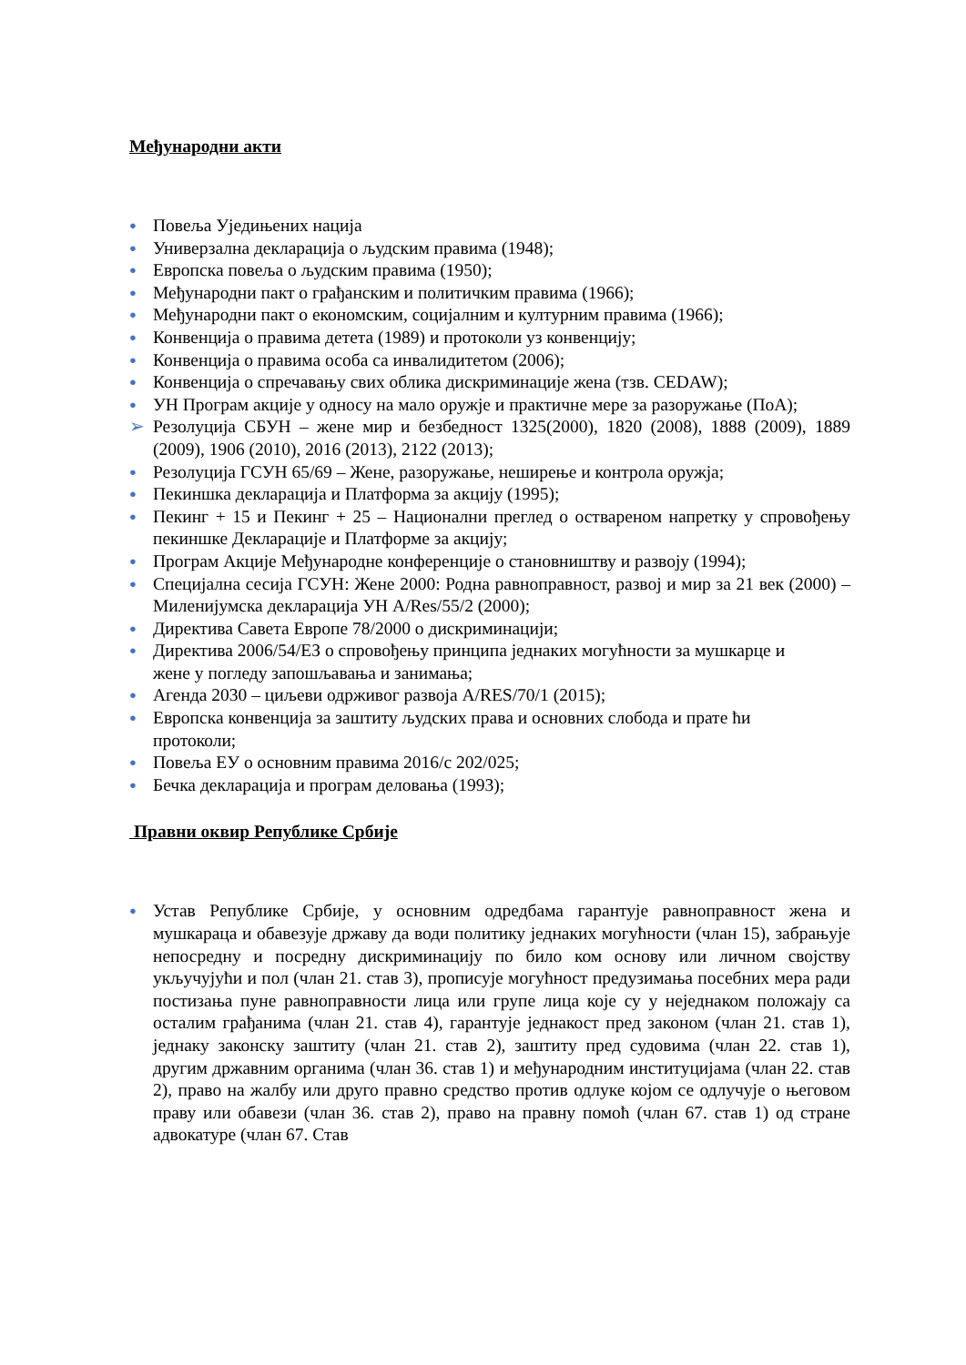Међународни акти
● Повеља Уједињених нација
● Универзална декларација о људским правима (1948);
● Европска повеља о људским правима (1950);
● Међународни пакт о грађанским и политичким правима (1966);
● Међународни пакт о економским, социјалним и културним правима (1966);
● Конвенција о правима детета (1989) и протоколи уз конвенцију;
● Конвенција о правима особа са инвалидитетом (2006);
● Конвенција о спречавању свих облика дискриминације жена (тзв. CEDAW);
● УН Програм акције у односу на мало оружје и практичне мере за разоружање (ПоА);
➢ Резолуција СБУН – жене мир и безбедност 1325(2000), 1820 (2008), 1888 (2009), 1889 (2009), 1906 (2010), 2016 (2013), 2122 (2013);
● Резолуција ГСУН 65/69 – Жене, разоружање, неширење и контрола оружја;
● Пекиншка декларација и Платформа за акцију (1995);
● Пекинг + 15 и Пекинг + 25 – Национални преглед о оствареном напретку у спровођењу пекиншке Декларације и Платформе за акцију;
● Програм Акције Међународне конференције о становништву и развоју (1994);
● Специјална сесија ГСУН: Жене 2000: Родна равноправност, развој и мир за 21 век (2000) – Миленијумска декларација УН A/Res/55/2 (2000);
● Директива Савета Европе 78/2000 о дискриминацији;
● Директива 2006/54/ЕЗ о спровођењу принципа једнаких могућности за мушкарце и
жене у погледу запошљавања и занимања;
● Агенда 2030 – циљеви одрживог развоја A/RES/70/1 (2015);
● Европска конвенција за заштиту људских права и основних слобода и прате ћи
протоколи;
● Повеља ЕУ о основним правима 2016/с 202/025;
● Бечка декларација и програм деловања (1993);
Правни оквир Републике Србије
● Устав Републике Србије, у основним одредбама гарантује равноправност жена и мушкараца и обавезује државу да води политику једнаких могућности (члан 15), забрањује непосредну и посредну дискриминацију по било ком основу или личном својству укључујући и пол (члан 21. став 3), прописује могућност предузимања посебних мера ради постизања пуне равноправности лица или групе лица које су у неједнаком положају са осталим грађанима (члан 21. став 4), гарантује једнакост пред законом (члан 21. став 1), једнаку законску заштиту (члан 21. став 2), заштиту пред судовима (члан 22. став 1), другим државним органима (члан 36. став 1) и међународним институцијама (члан 22. став 2), право на жалбу или друго правно средство против одлуке којом се одлучује о његовом праву или обавези (члан 36. став 2), право на правну помоћ (члан 67. став 1) од стране адвокатуре (члан 67. Став